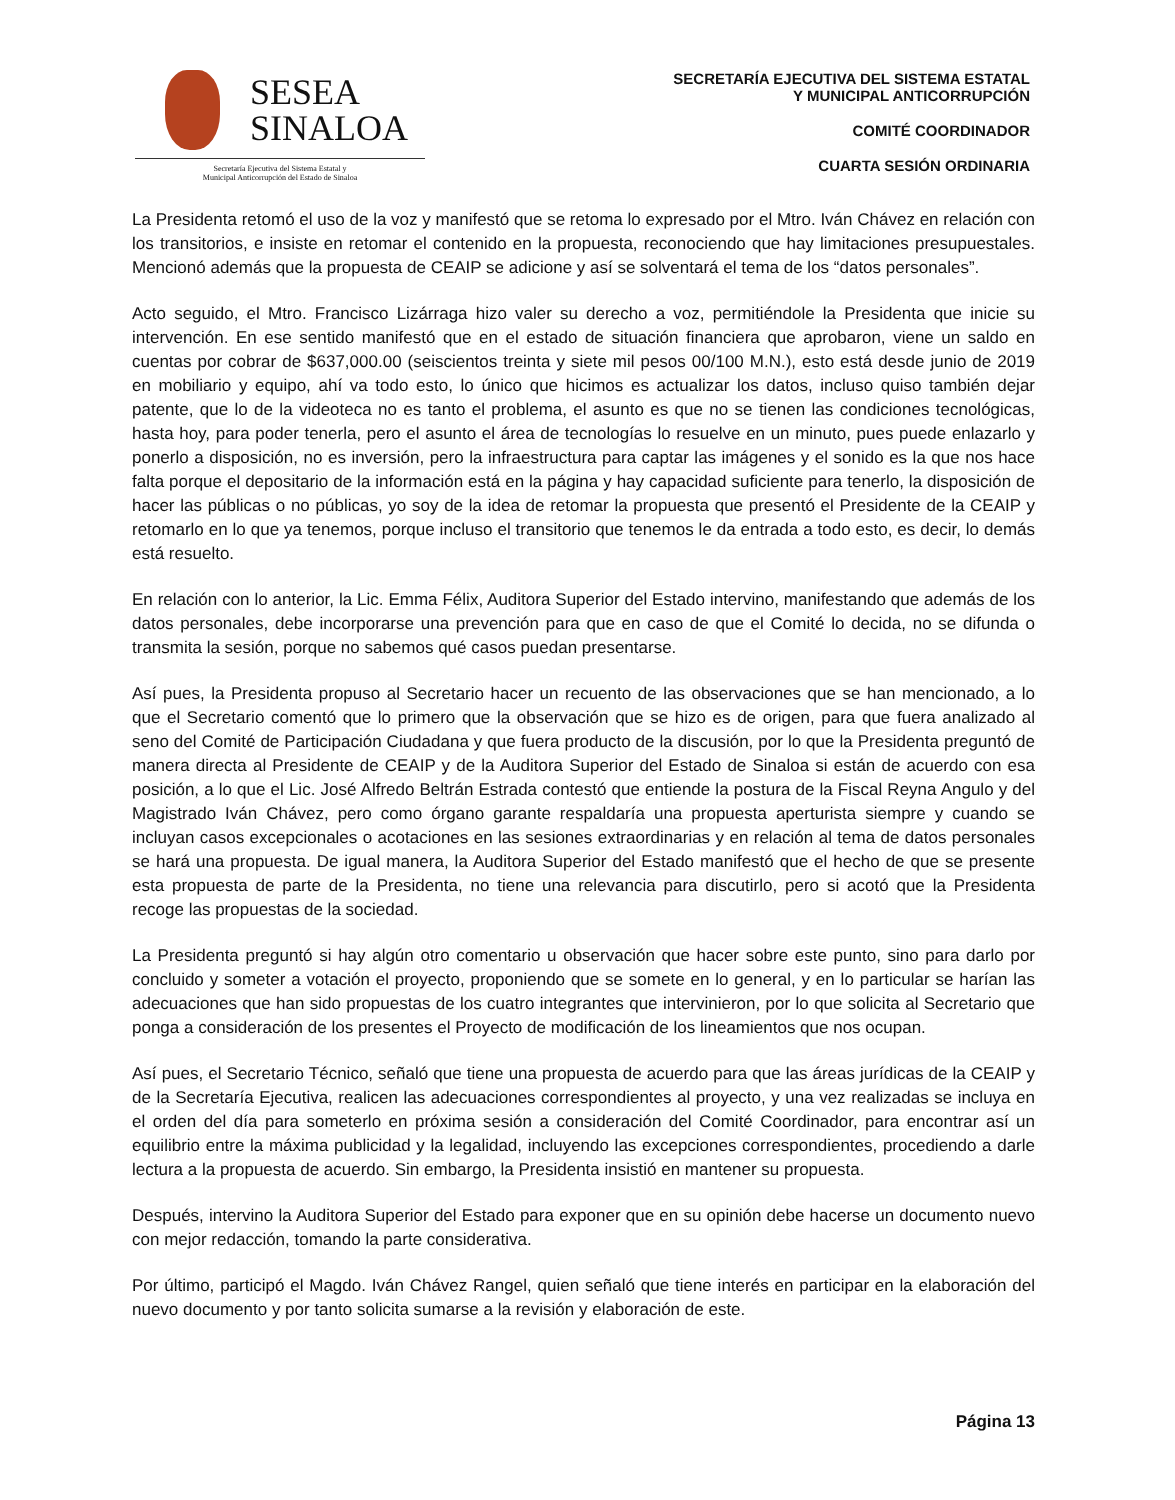SESEA
SINALOA
Secretaría Ejecutiva del Sistema Estatal y
Municipal Anticorrupción del Estado de Sinaloa
SECRETARÍA EJECUTIVA DEL SISTEMA ESTATAL
Y MUNICIPAL ANTICORRUPCIÓN
COMITÉ COORDINADOR
CUARTA SESIÓN ORDINARIA
La Presidenta retomó el uso de la voz y manifestó que se retoma lo expresado por el Mtro. Iván Chávez en relación con los transitorios, e insiste en retomar el contenido en la propuesta, reconociendo que hay limitaciones presupuestales. Mencionó además que la propuesta de CEAIP se adicione y así se solventará el tema de los “datos personales”.
Acto seguido, el Mtro. Francisco Lizárraga hizo valer su derecho a voz, permitiéndole la Presidenta que inicie su intervención. En ese sentido manifestó que en el estado de situación financiera que aprobaron, viene un saldo en cuentas por cobrar de $637,000.00 (seiscientos treinta y siete mil pesos 00/100 M.N.), esto está desde junio de 2019 en mobiliario y equipo, ahí va todo esto, lo único que hicimos es actualizar los datos, incluso quiso también dejar patente, que lo de la videoteca no es tanto el problema, el asunto es que no se tienen las condiciones tecnológicas, hasta hoy, para poder tenerla, pero el asunto el área de tecnologías lo resuelve en un minuto, pues puede enlazarlo y ponerlo a disposición, no es inversión, pero la infraestructura para captar las imágenes y el sonido es la que nos hace falta porque el depositario de la información está en la página y hay capacidad suficiente para tenerlo, la disposición de hacer las públicas o no públicas, yo soy de la idea de retomar la propuesta que presentó el Presidente de la CEAIP y retomarlo en lo que ya tenemos, porque incluso el transitorio que tenemos le da entrada a todo esto, es decir, lo demás está resuelto.
En relación con lo anterior, la Lic. Emma Félix, Auditora Superior del Estado intervino, manifestando que además de los datos personales, debe incorporarse una prevención para que en caso de que el Comité lo decida, no se difunda o transmita la sesión, porque no sabemos qué casos puedan presentarse.
Así pues, la Presidenta propuso al Secretario hacer un recuento de las observaciones que se han mencionado, a lo que el Secretario comentó que lo primero que la observación que se hizo es de origen, para que fuera analizado al seno del Comité de Participación Ciudadana y que fuera producto de la discusión, por lo que la Presidenta preguntó de manera directa al Presidente de CEAIP y de la Auditora Superior del Estado de Sinaloa si están de acuerdo con esa posición, a lo que el Lic. José Alfredo Beltrán Estrada contestó que entiende la postura de la Fiscal Reyna Angulo y del Magistrado Iván Chávez, pero como órgano garante respaldaría una propuesta aperturista siempre y cuando se incluyan casos excepcionales o acotaciones en las sesiones extraordinarias y en relación al tema de datos personales se hará una propuesta. De igual manera, la Auditora Superior del Estado manifestó que el hecho de que se presente esta propuesta de parte de la Presidenta, no tiene una relevancia para discutirlo, pero si acotó que la Presidenta recoge las propuestas de la sociedad.
La Presidenta preguntó si hay algún otro comentario u observación que hacer sobre este punto, sino para darlo por concluido y someter a votación el proyecto, proponiendo que se somete en lo general, y en lo particular se harían las adecuaciones que han sido propuestas de los cuatro integrantes que intervinieron, por lo que solicita al Secretario que ponga a consideración de los presentes el Proyecto de modificación de los lineamientos que nos ocupan.
Así pues, el Secretario Técnico, señaló que tiene una propuesta de acuerdo para que las áreas jurídicas de la CEAIP y de la Secretaría Ejecutiva, realicen las adecuaciones correspondientes al proyecto, y una vez realizadas se incluya en el orden del día para someterlo en próxima sesión a consideración del Comité Coordinador, para encontrar así un equilibrio entre la máxima publicidad y la legalidad, incluyendo las excepciones correspondientes, procediendo a darle lectura a la propuesta de acuerdo. Sin embargo, la Presidenta insistió en mantener su propuesta.
Después, intervino la Auditora Superior del Estado para exponer que en su opinión debe hacerse un documento nuevo con mejor redacción, tomando la parte considerativa.
Por último, participó el Magdo. Iván Chávez Rangel, quien señaló que tiene interés en participar en la elaboración del nuevo documento y por tanto solicita sumarse a la revisión y elaboración de este.
Página 13